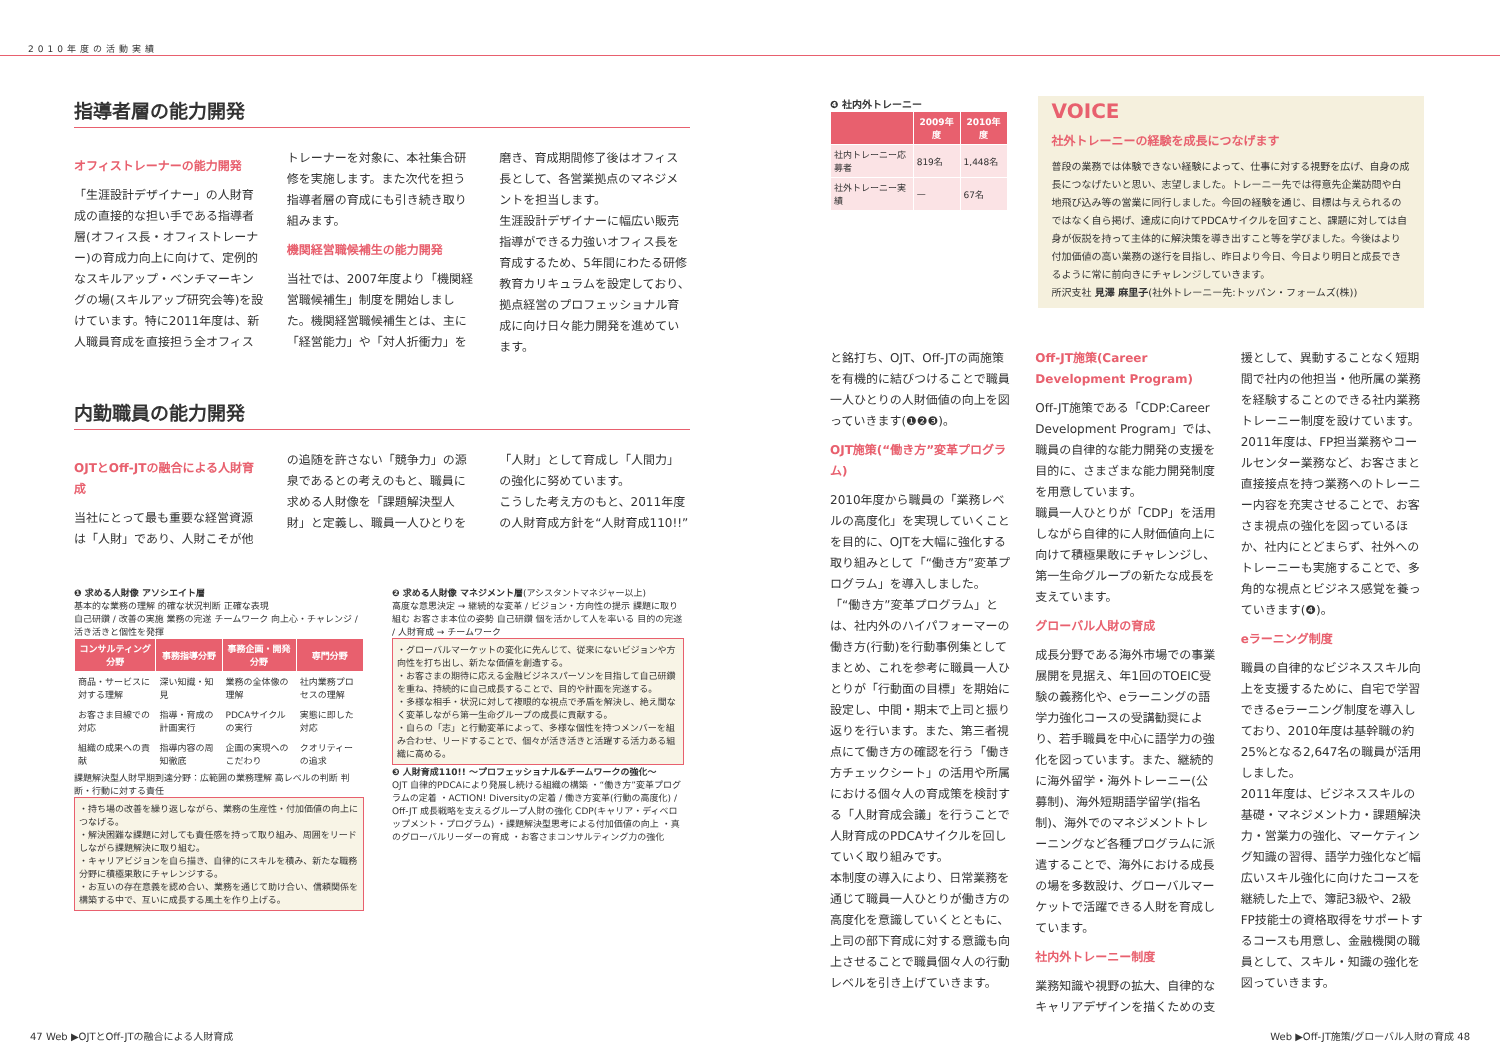2010年度の活動実績
指導者層の能力開発
オフィストレーナーの能力開発
「生涯設計デザイナー」の人財育成の直接的な担い手である指導者層(オフィス長・オフィストレーナー)の育成力向上に向けて、定例的なスキルアップ・ベンチマーキングの場(スキルアップ研究会等)を設けています。特に2011年度は、新人職員育成を直接担う全オフィストレーナーを対象に、本社集合研修を実施します。また次代を担う指導者層の育成にも引き続き取り組みます。
機関経営職候補生の能力開発
当社では、2007年度より「機関経営職候補生」制度を開始しました。機関経営職候補生とは、主に「経営能力」や「対人折衝力」を磨き、育成期間修了後はオフィス長として、各営業拠点のマネジメントを担当します。
生涯設計デザイナーに幅広い販売指導ができる力強いオフィス長を育成するため、5年間にわたる研修教育カリキュラムを設定しており、拠点経営のプロフェッショナル育成に向け日々能力開発を進めています。
内勤職員の能力開発
OJTとOff-JTの融合による人財育成
当社にとって最も重要な経営資源は「人財」であり、人財こそが他の追随を許さない「競争力」の源泉であるとの考えのもと、職員に求める人財像を「課題解決型人財」と定義し、職員一人ひとりを「人財」として育成し「人間力」の強化に努めています。
こうした考え方のもと、2011年度の人財育成方針を“人財育成110!!”
❶ 求める人財像 アソシエイト層
基本的な業務の理解 的確な状況判断 正確な表現
自己研鑽 / 改善の実施 業務の完遂 チームワーク 向上心・チャレンジ / 活き活きと個性を発揮
| コンサルティング分野 | 事務指導分野 | 事務企画・開発分野 | 専門分野 |
| --- | --- | --- | --- |
| 商品・サービスに対する理解 | 深い知識・知見 | 業務の全体像の理解 | 社内業務プロセスの理解 |
| お客さま目線での対応 | 指導・育成の計画実行 | PDCAサイクルの実行 | 実態に即した対応 |
| 組織の成果への貢献 | 指導内容の周知徹底 | 企画の実現へのこだわり | クオリティーの追求 |
課題解決型人財早期到達分野：広範囲の業務理解 高レベルの判断 判断・行動に対する責任
・持ち場の改善を繰り返しながら、業務の生産性・付加価値の向上につなげる。
・解決困難な課題に対しても責任感を持って取り組み、周囲をリードしながら課題解決に取り組む。
・キャリアビジョンを自ら描き、自律的にスキルを積み、新たな職務分野に積極果敢にチャレンジする。
・お互いの存在意義を認め合い、業務を通じて助け合い、信頼関係を構築する中で、互いに成長する風土を作り上げる。
❷ 求める人財像 マネジメント層(アシスタントマネジャー以上)
高度な意思決定 → 継続的な変革 / ビジョン・方向性の提示 課題に取り組む お客さま本位の姿勢 自己研鑽 個を活かして人を率いる 目的の完遂 / 人財育成 → チームワーク
・グローバルマーケットの変化に先んじて、従来にないビジョンや方向性を打ち出し、新たな価値を創造する。
・お客さまの期待に応える金融ビジネスパーソンを目指して自己研鑽を重ね、持続的に自己成長することで、目的や計画を完遂する。
・多様な相手・状況に対して複眼的な視点で矛盾を解決し、絶え間なく変革しながら第一生命グループの成長に貢献する。
・自らの「志」と行動変革によって、多様な個性を持つメンバーを組み合わせ、リードすることで、個々が活き活きと活躍する活力ある組織に高める。
❸ 人財育成110!! ～プロフェッショナル&チームワークの強化～
OJT 自律的PDCAにより発展し続ける組織の構築 ・“働き方”変革プログラムの定着 ・ACTION! Diversityの定着 / 働き方変革(行動の高度化) / Off-JT 成長戦略を支えるグループ人財の強化 CDP(キャリア・ディベロップメント・プログラム) ・課題解決型思考による付加価値の向上 ・真のグローバルリーダーの育成 ・お客さまコンサルティング力の強化
❹ 社内外トレーニー
| | 2009年度 | 2010年度 |
| --- | --- | --- |
| 社内トレーニー応募者 | 819名 | 1,448名 |
| 社外トレーニー実績 | — | 67名 |
VOICE
社外トレーニーの経験を成長につなげます
普段の業務では体験できない経験によって、仕事に対する視野を広げ、自身の成長につなげたいと思い、志望しました。トレーニー先では得意先企業訪問や白地飛び込み等の営業に同行しました。今回の経験を通じ、目標は与えられるのではなく自ら掲げ、達成に向けてPDCAサイクルを回すこと、課題に対しては自身が仮説を持って主体的に解決策を導き出すこと等を学びました。今後はより付加価値の高い業務の遂行を目指し、昨日より今日、今日より明日と成長できるように常に前向きにチャレンジしていきます。
所沢支社 見澤 麻里子(社外トレーニー先:トッパン・フォームズ(株))
と銘打ち、OJT、Off-JTの両施策を有機的に結びつけることで職員一人ひとりの人財価値の向上を図っていきます(❶❷❸)。
OJT施策(“働き方”変革プログラム)
2010年度から職員の「業務レベルの高度化」を実現していくことを目的に、OJTを大幅に強化する取り組みとして「“働き方”変革プログラム」を導入しました。
「“働き方”変革プログラム」とは、社内外のハイパフォーマーの働き方(行動)を行動事例集としてまとめ、これを参考に職員一人ひとりが「行動面の目標」を期始に設定し、中間・期末で上司と振り返りを行います。また、第三者視点にて働き方の確認を行う「働き方チェックシート」の活用や所属における個々人の育成策を検討する「人財育成会議」を行うことで人財育成のPDCAサイクルを回していく取り組みです。
本制度の導入により、日常業務を通じて職員一人ひとりが働き方の高度化を意識していくとともに、上司の部下育成に対する意識も向上させることで職員個々人の行動レベルを引き上げていきます。
Off-JT施策(Career Development Program)
Off-JT施策である「CDP:Career Development Program」では、職員の自律的な能力開発の支援を目的に、さまざまな能力開発制度を用意しています。
職員一人ひとりが「CDP」を活用しながら自律的に人財価値向上に向けて積極果敢にチャレンジし、第一生命グループの新たな成長を支えています。
グローバル人財の育成
成長分野である海外市場での事業展開を見据え、年1回のTOEIC受験の義務化や、eラーニングの語学力強化コースの受講勧奨により、若手職員を中心に語学力の強化を図っています。また、継続的に海外留学・海外トレーニー(公募制)、海外短期語学留学(指名制)、海外でのマネジメントトレーニングなど各種プログラムに派遣することで、海外における成長の場を多数設け、グローバルマーケットで活躍できる人財を育成しています。
社内外トレーニー制度
業務知識や視野の拡大、自律的なキャリアデザインを描くための支援として、異動することなく短期間で社内の他担当・他所属の業務を経験することのできる社内業務トレーニー制度を設けています。
2011年度は、FP担当業務やコールセンター業務など、お客さまと直接接点を持つ業務へのトレーニー内容を充実させることで、お客さま視点の強化を図っているほか、社内にとどまらず、社外へのトレーニーも実施することで、多角的な視点とビジネス感覚を養っていきます(❹)。
eラーニング制度
職員の自律的なビジネススキル向上を支援するために、自宅で学習できるeラーニング制度を導入しており、2010年度は基幹職の約25%となる2,647名の職員が活用しました。
2011年度は、ビジネススキルの基礎・マネジメント力・課題解決力・営業力の強化、マーケティング知識の習得、語学力強化など幅広いスキル強化に向けたコースを継続した上で、簿記3級や、2級FP技能士の資格取得をサポートするコースも用意し、金融機関の職員として、スキル・知識の強化を図っていきます。
47 Web ▶OJTとOff-JTの融合による人財育成 Web ▶Off-JT施策/グローバル人財の育成 48